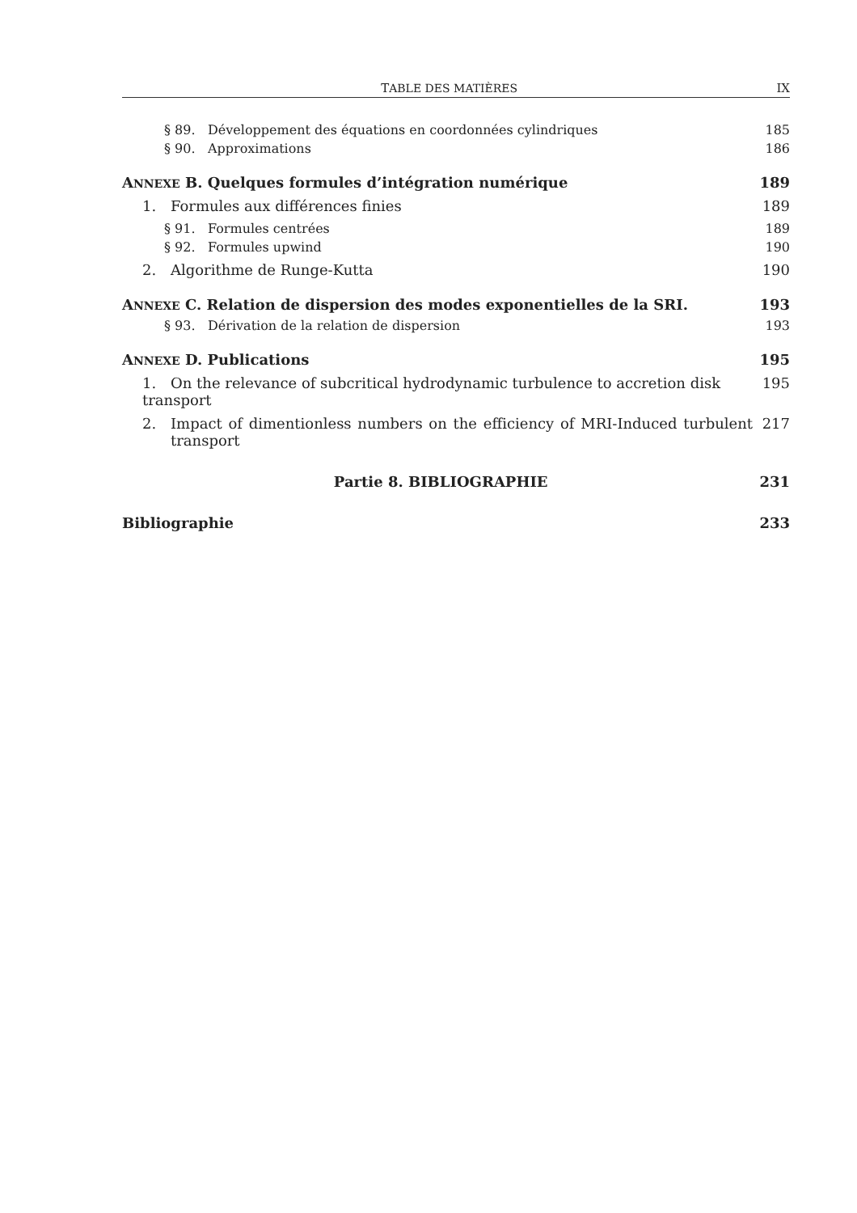TABLE DES MATIÈRES IX
§ 89. Développement des équations en coordonnées cylindriques 185
§ 90. Approximations 186
ANNEXE B. Quelques formules d’intégration numérique 189
1. Formules aux différences finies 189
§ 91. Formules centrées 189
§ 92. Formules upwind 190
2. Algorithme de Runge-Kutta 190
ANNEXE C. Relation de dispersion des modes exponentielles de la SRI. 193
§ 93. Dérivation de la relation de dispersion 193
ANNEXE D. Publications 195
1. On the relevance of subcritical hydrodynamic turbulence to accretion disk transport 195
2. Impact of dimentionless numbers on the efficiency of MRI-Induced turbulent transport 217
Partie 8. BIBLIOGRAPHIE 231
Bibliographie 233